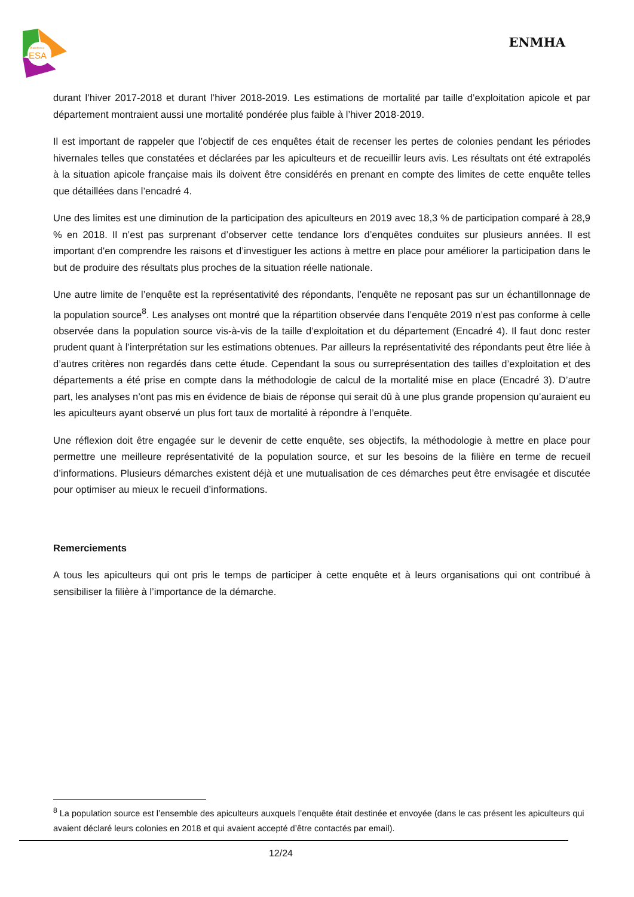Plateforme
ESA
ENMHA
durant l’hiver 2017-2018 et durant l’hiver 2018-2019. Les estimations de mortalité par taille d’exploitation apicole et par département montraient aussi une mortalité pondérée plus faible à l’hiver 2018-2019.
Il est important de rappeler que l’objectif de ces enquêtes était de recenser les pertes de colonies pendant les périodes hivernales telles que constatées et déclarées par les apiculteurs et de recueillir leurs avis. Les résultats ont été extrapolés à la situation apicole française mais ils doivent être considérés en prenant en compte des limites de cette enquête telles que détaillées dans l’encadré 4.
Une des limites est une diminution de la participation des apiculteurs en 2019 avec 18,3 % de participation comparé à 28,9 % en 2018. Il n’est pas surprenant d’observer cette tendance lors d’enquêtes conduites sur plusieurs années. Il est important d'en comprendre les raisons et d’investiguer les actions à mettre en place pour améliorer la participation dans le but de produire des résultats plus proches de la situation réelle nationale.
Une autre limite de l’enquête est la représentativité des répondants, l’enquête ne reposant pas sur un échantillonnage de la population source<sup>8</sup>. Les analyses ont montré que la répartition observée dans l’enquête 2019 n’est pas conforme à celle observée dans la population source vis-à-vis de la taille d’exploitation et du département (Encadré 4). Il faut donc rester prudent quant à l’interprétation sur les estimations obtenues. Par ailleurs la représentativité des répondants peut être liée à d’autres critères non regardés dans cette étude. Cependant la sous ou surreprésentation des tailles d’exploitation et des départements a été prise en compte dans la méthodologie de calcul de la mortalité mise en place (Encadré 3). D’autre part, les analyses n’ont pas mis en évidence de biais de réponse qui serait dû à une plus grande propension qu’auraient eu les apiculteurs ayant observé un plus fort taux de mortalité à répondre à l’enquête.
Une réflexion doit être engagée sur le devenir de cette enquête, ses objectifs, la méthodologie à mettre en place pour permettre une meilleure représentativité de la population source, et sur les besoins de la filière en terme de recueil d’informations. Plusieurs démarches existent déjà et une mutualisation de ces démarches peut être envisagée et discutée pour optimiser au mieux le recueil d’informations.
Remerciements
A tous les apiculteurs qui ont pris le temps de participer à cette enquête et à leurs organisations qui ont contribué à sensibiliser la filière à l’importance de la démarche.
<sup>8</sup> La population source est l’ensemble des apiculteurs auxquels l’enquête était destinée et envoyée (dans le cas présent les apiculteurs qui avaient déclaré leurs colonies en 2018 et qui avaient accepté d’être contactés par email).
12/24